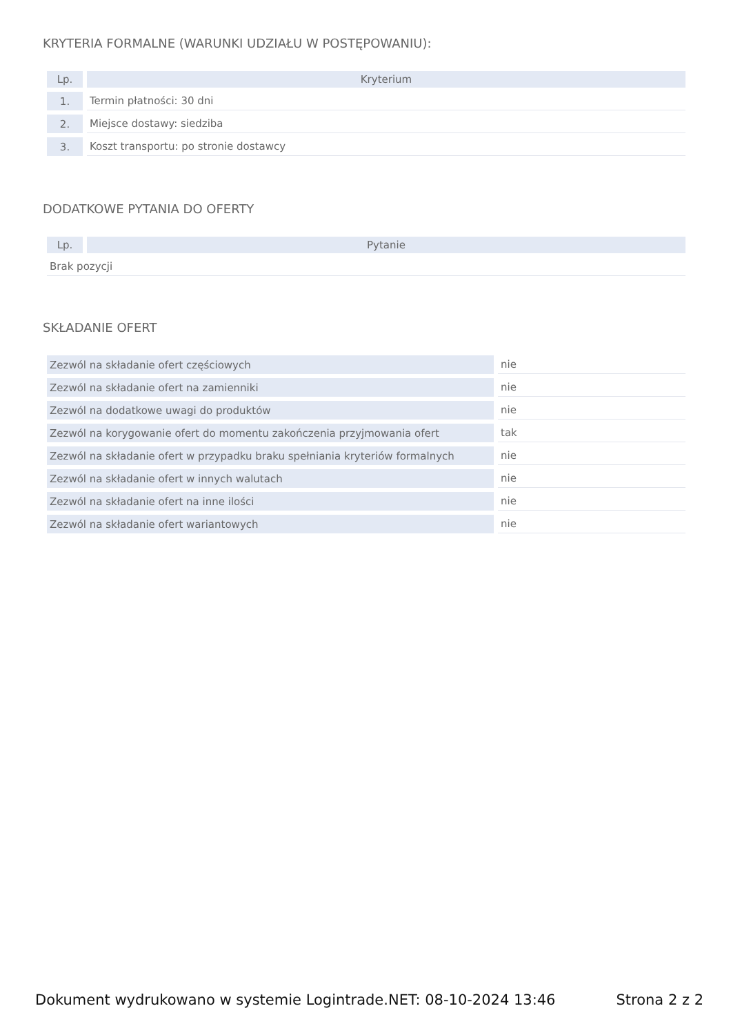KRYTERIA FORMALNE (WARUNKI UDZIAŁU W POSTĘPOWANIU):
| Lp. | Kryterium |
| --- | --- |
| 1. | Termin płatności: 30 dni |
| 2. | Miejsce dostawy: siedziba |
| 3. | Koszt transportu: po stronie dostawcy |
DODATKOWE PYTANIA DO OFERTY
| Lp. | Pytanie |
| --- | --- |
| Brak pozycji | |
SKŁADANIE OFERT
| Zezwól na składanie ofert częściowych | nie |
| Zezwól na składanie ofert na zamienniki | nie |
| Zezwól na dodatkowe uwagi do produktów | nie |
| Zezwól na korygowanie ofert do momentu zakończenia przyjmowania ofert | tak |
| Zezwól na składanie ofert w przypadku braku spełniania kryteriów formalnych | nie |
| Zezwól na składanie ofert w innych walutach | nie |
| Zezwól na składanie ofert na inne ilości | nie |
| Zezwól na składanie ofert wariantowych | nie |
Dokument wydrukowano w systemie Logintrade.NET: 08-10-2024 13:46 Strona 2 z 2